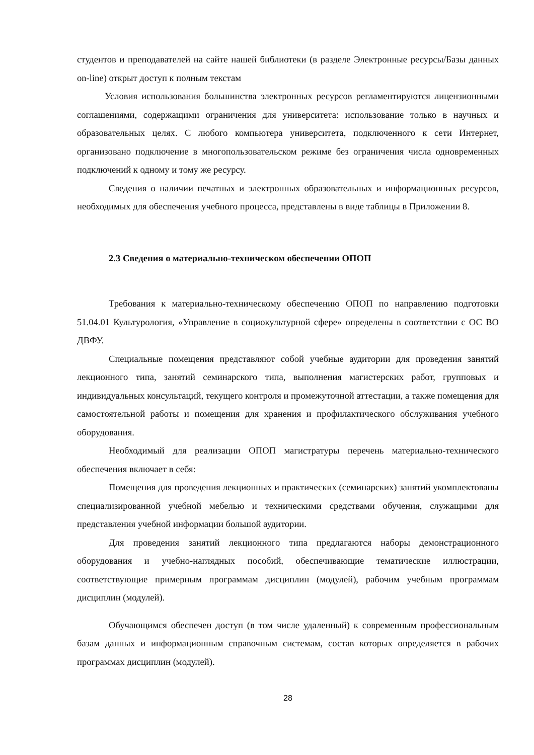студентов и преподавателей на сайте нашей библиотеки (в разделе Электронные ресурсы/Базы данных on-line) открыт доступ к полным текстам
Условия использования большинства электронных ресурсов регламентируются лицензионными соглашениями, содержащими ограничения для университета: использование только в научных и образовательных целях. С любого компьютера университета, подключенного к сети Интернет, организовано подключение в многопользовательском режиме без ограничения числа одновременных подключений к одному и тому же ресурсу.
Сведения о наличии печатных и электронных образовательных и информационных ресурсов, необходимых для обеспечения учебного процесса, представлены в виде таблицы в Приложении 8.
2.3 Сведения о материально-техническом обеспечении ОПОП
Требования к материально-техническому обеспечению ОПОП по направлению подготовки 51.04.01 Культурология, «Управление в социокультурной сфере» определены в соответствии с ОС ВО ДВФУ.
Специальные помещения представляют собой учебные аудитории для проведения занятий лекционного типа, занятий семинарского типа, выполнения магистерских работ, групповых и индивидуальных консультаций, текущего контроля и промежуточной аттестации, а также помещения для самостоятельной работы и помещения для хранения и профилактического обслуживания учебного оборудования.
Необходимый для реализации ОПОП магистратуры перечень материально-технического обеспечения включает в себя:
Помещения для проведения лекционных и практических (семинарских) занятий укомплектованы специализированной учебной мебелью и техническими средствами обучения, служащими для представления учебной информации большой аудитории.
Для проведения занятий лекционного типа предлагаются наборы демонстрационного оборудования и учебно-наглядных пособий, обеспечивающие тематические иллюстрации, соответствующие примерным программам дисциплин (модулей), рабочим учебным программам дисциплин (модулей).
Обучающимся обеспечен доступ (в том числе удаленный) к современным профессиональным базам данных и информационным справочным системам, состав которых определяется в рабочих программах дисциплин (модулей).
28